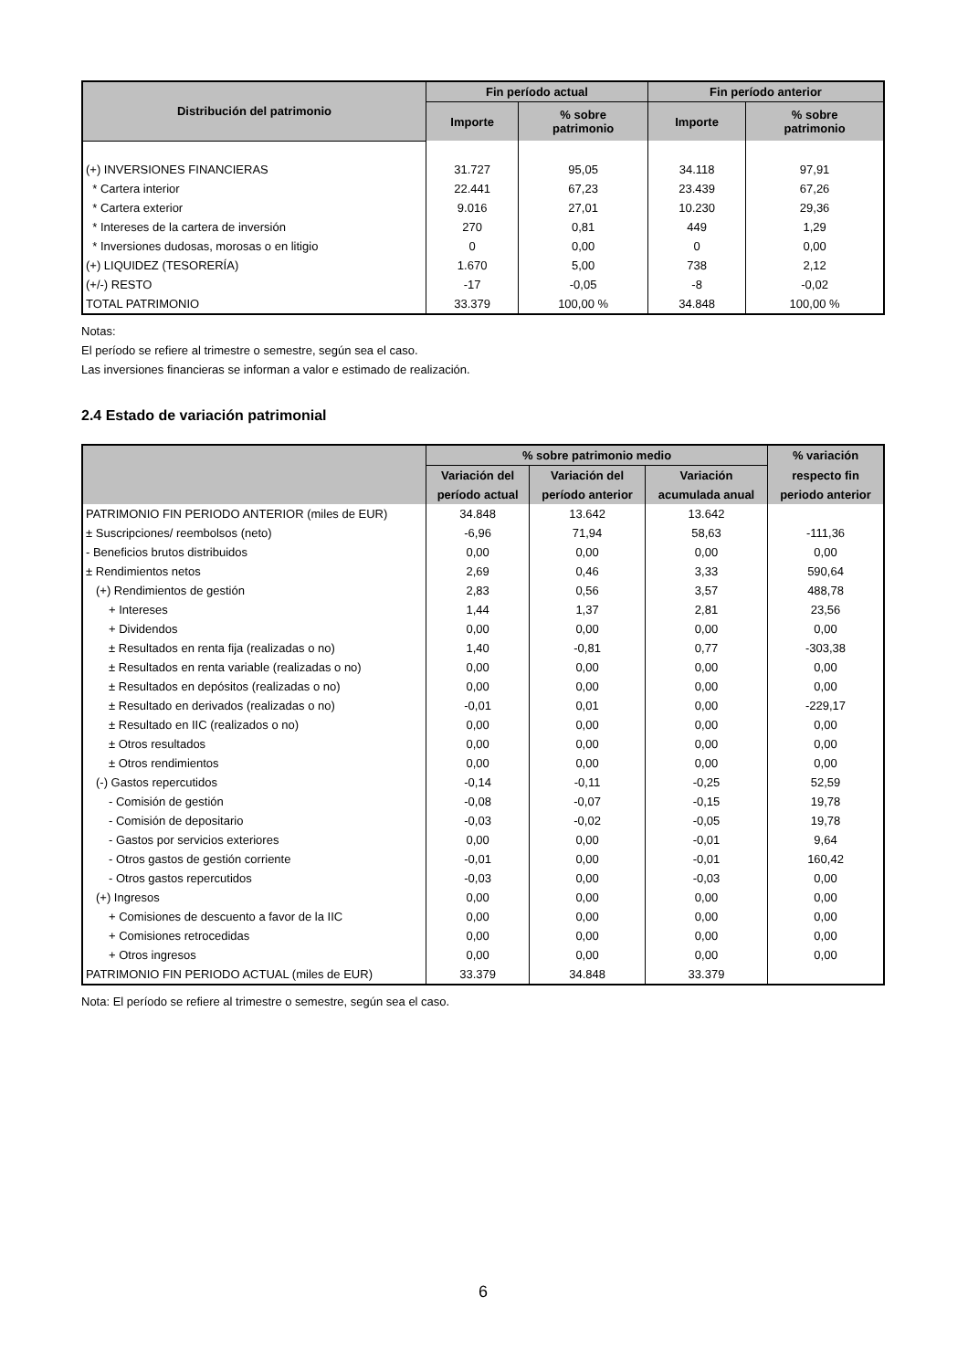| Distribución del patrimonio | Fin período actual | | Fin período anterior | |
| --- | --- | --- | --- | --- |
| | Importe | % sobre patrimonio | Importe | % sobre patrimonio |
| (+) INVERSIONES FINANCIERAS | 31.727 | 95,05 | 34.118 | 97,91 |
| * Cartera interior | 22.441 | 67,23 | 23.439 | 67,26 |
| * Cartera exterior | 9.016 | 27,01 | 10.230 | 29,36 |
| * Intereses de la cartera de inversión | 270 | 0,81 | 449 | 1,29 |
| * Inversiones dudosas, morosas o en litigio | 0 | 0,00 | 0 | 0,00 |
| (+) LIQUIDEZ (TESORERÍA) | 1.670 | 5,00 | 738 | 2,12 |
| (+/-) RESTO | -17 | -0,05 | -8 | -0,02 |
| TOTAL PATRIMONIO | 33.379 | 100,00 % | 34.848 | 100,00 % |
Notas:
El período se refiere al trimestre o semestre, según sea el caso.
Las inversiones financieras se informan a valor e estimado de realización.
2.4 Estado de variación patrimonial
| | % sobre patrimonio medio | | | % variación |
| --- | --- | --- | --- | --- |
| | Variación del | Variación del | Variación | respecto fin |
| | período actual | período anterior | acumulada anual | periodo anterior |
| PATRIMONIO FIN PERIODO ANTERIOR (miles de EUR) | 34.848 | 13.642 | 13.642 | |
| ± Suscripciones/ reembolsos (neto) | -6,96 | 71,94 | 58,63 | -111,36 |
| - Beneficios brutos distribuidos | 0,00 | 0,00 | 0,00 | 0,00 |
| ± Rendimientos netos | 2,69 | 0,46 | 3,33 | 590,64 |
| (+) Rendimientos de gestión | 2,83 | 0,56 | 3,57 | 488,78 |
| + Intereses | 1,44 | 1,37 | 2,81 | 23,56 |
| + Dividendos | 0,00 | 0,00 | 0,00 | 0,00 |
| ± Resultados en renta fija (realizadas o no) | 1,40 | -0,81 | 0,77 | -303,38 |
| ± Resultados en renta variable (realizadas o no) | 0,00 | 0,00 | 0,00 | 0,00 |
| ± Resultados en depósitos (realizadas o no) | 0,00 | 0,00 | 0,00 | 0,00 |
| ± Resultado en derivados (realizadas o no) | -0,01 | 0,01 | 0,00 | -229,17 |
| ± Resultado en IIC (realizados o no) | 0,00 | 0,00 | 0,00 | 0,00 |
| ± Otros resultados | 0,00 | 0,00 | 0,00 | 0,00 |
| ± Otros rendimientos | 0,00 | 0,00 | 0,00 | 0,00 |
| (-) Gastos repercutidos | -0,14 | -0,11 | -0,25 | 52,59 |
| - Comisión de gestión | -0,08 | -0,07 | -0,15 | 19,78 |
| - Comisión de depositario | -0,03 | -0,02 | -0,05 | 19,78 |
| - Gastos por servicios exteriores | 0,00 | 0,00 | -0,01 | 9,64 |
| - Otros gastos de gestión corriente | -0,01 | 0,00 | -0,01 | 160,42 |
| - Otros gastos repercutidos | -0,03 | 0,00 | -0,03 | 0,00 |
| (+) Ingresos | 0,00 | 0,00 | 0,00 | 0,00 |
| + Comisiones de descuento a favor de la IIC | 0,00 | 0,00 | 0,00 | 0,00 |
| + Comisiones retrocedidas | 0,00 | 0,00 | 0,00 | 0,00 |
| + Otros ingresos | 0,00 | 0,00 | 0,00 | 0,00 |
| PATRIMONIO FIN PERIODO ACTUAL (miles de EUR) | 33.379 | 34.848 | 33.379 | |
Nota: El período se refiere al trimestre o semestre, según sea el caso.
6